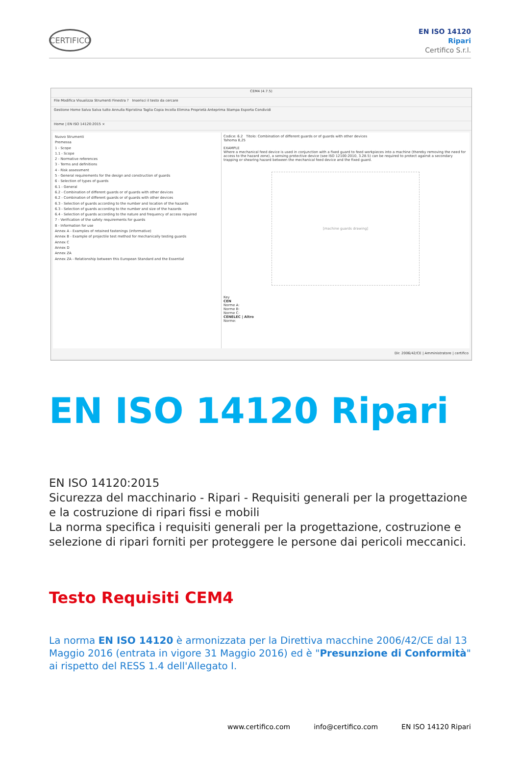CERTIFICO
EN ISO 14120
Ripari
Certifico S.r.l.
CEM4 (4.7.5)
File Modifica Visualizza Strumenti Finestra ? Inserisci il testo da cercare
Gestione Home Salva Salva tutto Annulla Ripristina Taglia Copia Incolla Elimina Proprietà Anteprima Stampa Esporta Condividi
Home | EN ISO 14120:2015 ×
Nuovo Strumenti
Premessa
1 - Scope
1.1 - Scope
2 - Normative references
3 - Terms and definitions
4 - Risk assessment
5 - General requirements for the design and construction of guards
6 - Selection of types of guards
6.1 - General
6.2 - Combination of different guards or of guards with other devices
6.2 - Combination of different guards or of guards with other devices
6.3 - Selection of guards according to the number and location of the hazards
6.3 - Selection of guards according to the number and size of the hazards
6.4 - Selection of guards according to the nature and frequency of access required
7 - Verification of the safety requirements for guards
8 - Information for use
Annex A - Examples of retained fastenings (informative)
Annex B - Example of projectile test method for mechanically testing guards
Annex C
Annex D
Annex ZA
Annex ZA - Relationship between this European Standard and the Essential
Codice: 6.2 Titolo: Combination of different guards or of guards with other devices
Tahoma 8,25
EXAMPLE
Where a mechanical feed device is used in conjunction with a fixed guard to feed workpieces into a machine (thereby removing the need for access to the hazard zone), a sensing protective device (see ISO 12100:2010, 3.28.5) can be required to protect against a secondary trapping or shearing hazard between the mechanical feed device and the fixed guard.
[machine guards drawing]
Key
CEN
Norme A:
Norme B:
Norme C:
CENELEC | Altro
Norme:
Dir. 2006/42/CE | Amministratore | certifico
EN ISO 14120 Ripari
EN ISO 14120:2015
Sicurezza del macchinario - Ripari - Requisiti generali per la progettazione e la costruzione di ripari fissi e mobili
La norma specifica i requisiti generali per la progettazione, costruzione e selezione di ripari forniti per proteggere le persone dai pericoli meccanici.
Testo Requisiti CEM4
La norma EN ISO 14120 è armonizzata per la Direttiva macchine 2006/42/CE dal 13 Maggio 2016 (entrata in vigore 31 Maggio 2016) ed è "Presunzione di Conformità" ai rispetto del RESS 1.4 dell'Allegato I.
www.certifico.com info@certifico.com EN ISO 14120 Ripari